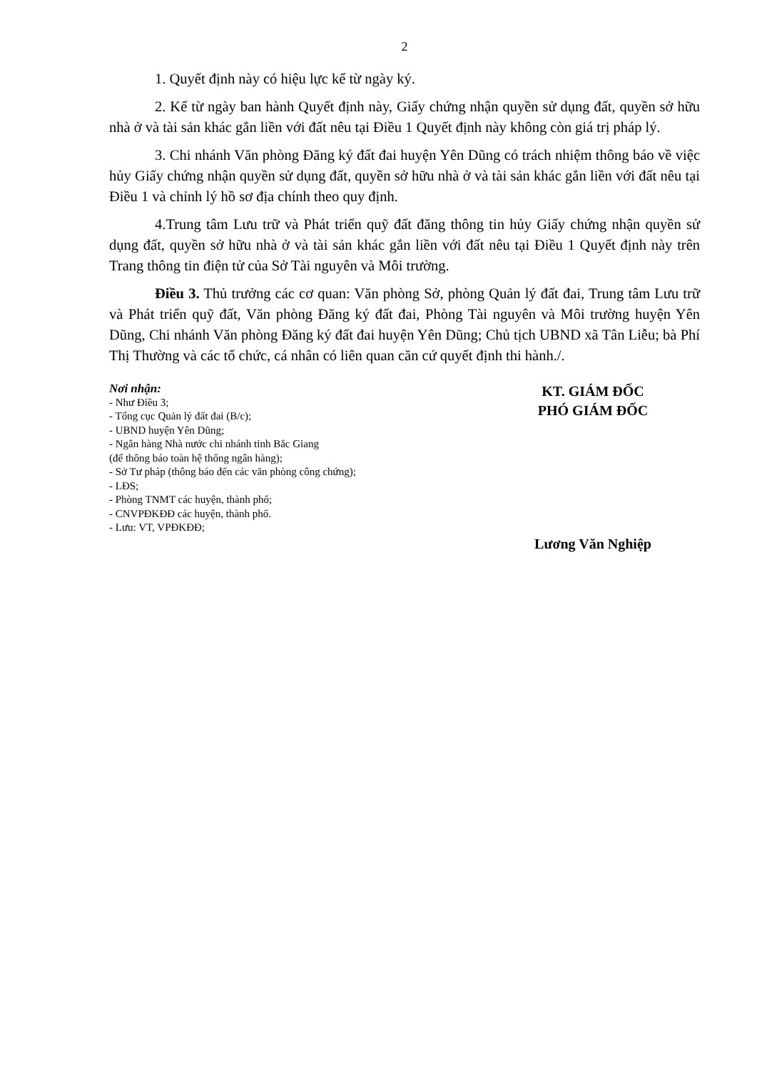2
1. Quyết định này có hiệu lực kể từ ngày ký.
2. Kể từ ngày ban hành Quyết định này, Giấy chứng nhận quyền sử dụng đất, quyền sở hữu nhà ở và tài sản khác gắn liền với đất nêu tại Điều 1 Quyết định này không còn giá trị pháp lý.
3. Chi nhánh Văn phòng Đăng ký đất đai huyện Yên Dũng có trách nhiệm thông báo về việc hủy Giấy chứng nhận quyền sử dụng đất, quyền sở hữu nhà ở và tài sản khác gắn liền với đất nêu tại Điều 1 và chỉnh lý hồ sơ địa chính theo quy định.
4.Trung tâm Lưu trữ và Phát triển quỹ đất đăng thông tin hủy Giấy chứng nhận quyền sử dụng đất, quyền sở hữu nhà ở và tài sản khác gắn liền với đất nêu tại Điều 1 Quyết định này trên Trang thông tin điện tử của Sở Tài nguyên và Môi trường.
Điều 3. Thủ trưởng các cơ quan: Văn phòng Sở, phòng Quản lý đất đai, Trung tâm Lưu trữ và Phát triển quỹ đất, Văn phòng Đăng ký đất đai, Phòng Tài nguyên và Môi trường huyện Yên Dũng, Chi nhánh Văn phòng Đăng ký đất đai huyện Yên Dũng; Chủ tịch UBND xã Tân Liễu; bà Phí Thị Thường và các tổ chức, cá nhân có liên quan căn cứ quyết định thi hành./.
Nơi nhận:
- Như Điều 3;
- Tổng cục Quản lý đất đai (B/c);
- UBND huyện Yên Dũng;
- Ngân hàng Nhà nước chi nhánh tỉnh Bắc Giang
(để thông báo toàn hệ thống ngân hàng);
- Sở Tư pháp (thông báo đến các văn phòng công chứng);
- LĐS;
- Phòng TNMT các huyện, thành phố;
- CNVPĐKĐĐ các huyện, thành phố.
- Lưu: VT, VPĐKĐĐ;
KT. GIÁM ĐỐC
PHÓ GIÁM ĐỐC
Lương Văn Nghiệp